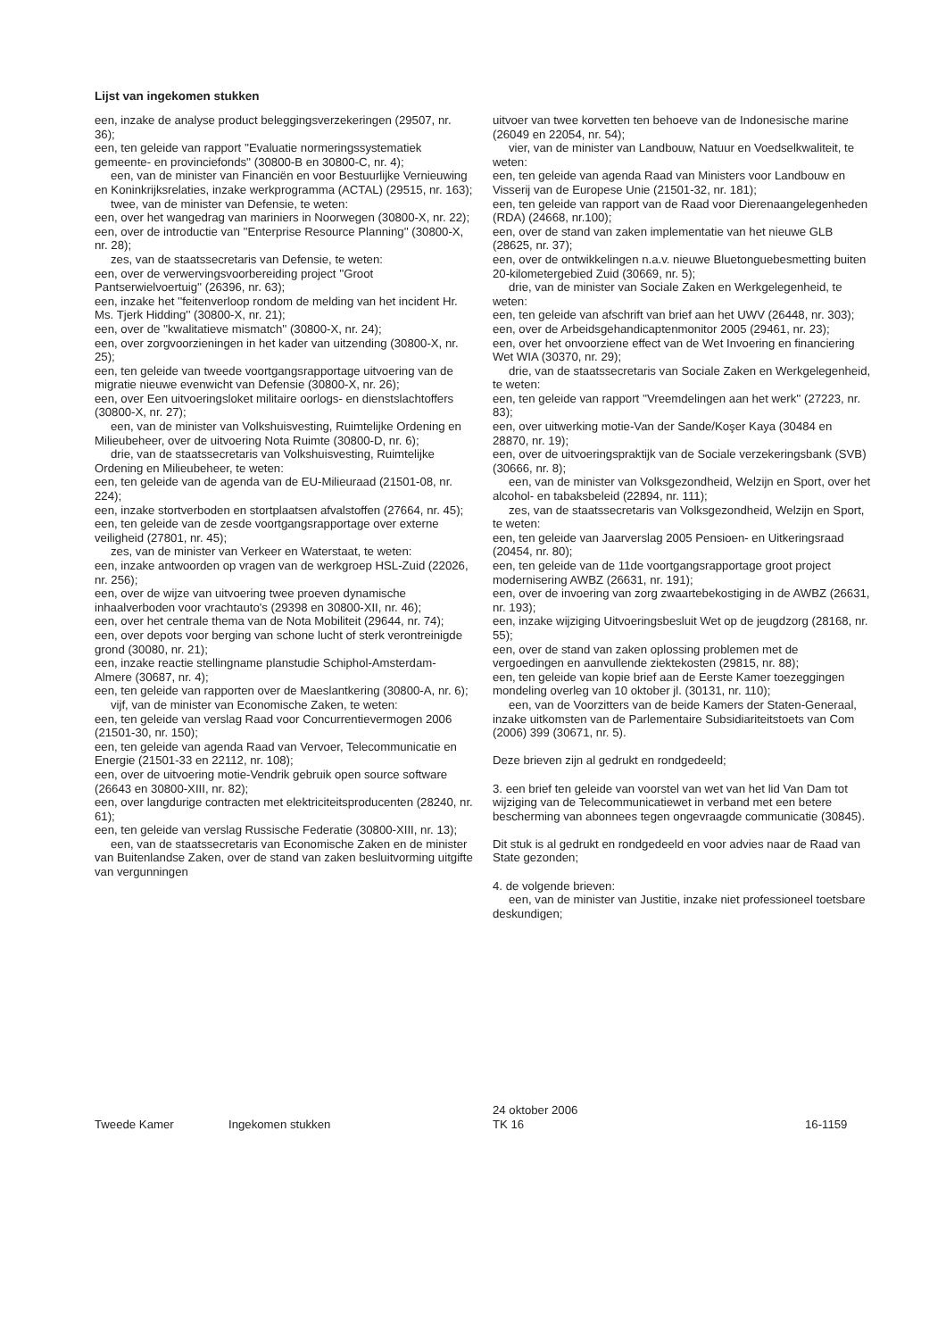Lijst van ingekomen stukken
een, inzake de analyse product beleggingsverzekeringen (29507, nr. 36);
een, ten geleide van rapport ''Evaluatie normeringssystematiek gemeente- en provinciefonds'' (30800-B en 30800-C, nr. 4);
een, van de minister van Financiën en voor Bestuurlijke Vernieuwing en Koninkrijksrelaties, inzake werkprogramma (ACTAL) (29515, nr. 163);
twee, van de minister van Defensie, te weten:
een, over het wangedrag van mariniers in Noorwegen (30800-X, nr. 22);
een, over de introductie van ''Enterprise Resource Planning'' (30800-X, nr. 28);
zes, van de staatssecretaris van Defensie, te weten:
een, over de verwervingsvoorbereiding project ''Groot Pantserwielvoertuig'' (26396, nr. 63);
een, inzake het ''feitenverloop rondom de melding van het incident Hr. Ms. Tjerk Hidding'' (30800-X, nr. 21);
een, over de ''kwalitatieve mismatch'' (30800-X, nr. 24);
een, over zorgvoorzieningen in het kader van uitzending (30800-X, nr. 25);
een, ten geleide van tweede voortgangsrapportage uitvoering van de migratie nieuwe evenwicht van Defensie (30800-X, nr. 26);
een, over Een uitvoeringsloket militaire oorlogs- en dienstslachtoffers (30800-X, nr. 27);
een, van de minister van Volkshuisvesting, Ruimtelijke Ordening en Milieubeheer, over de uitvoering Nota Ruimte (30800-D, nr. 6);
drie, van de staatssecretaris van Volkshuisvesting, Ruimtelijke Ordening en Milieubeheer, te weten:
een, ten geleide van de agenda van de EU-Milieuraad (21501-08, nr. 224);
een, inzake stortverboden en stortplaatsen afvalstoffen (27664, nr. 45);
een, ten geleide van de zesde voortgangsrapportage over externe veiligheid (27801, nr. 45);
zes, van de minister van Verkeer en Waterstaat, te weten:
een, inzake antwoorden op vragen van de werkgroep HSL-Zuid (22026, nr. 256);
een, over de wijze van uitvoering twee proeven dynamische inhaalverboden voor vrachtauto's (29398 en 30800-XII, nr. 46);
een, over het centrale thema van de Nota Mobiliteit (29644, nr. 74);
een, over depots voor berging van schone lucht of sterk verontreinigde grond (30080, nr. 21);
een, inzake reactie stellingname planstudie Schiphol-Amsterdam-Almere (30687, nr. 4);
een, ten geleide van rapporten over de Maeslantkering (30800-A, nr. 6);
vijf, van de minister van Economische Zaken, te weten:
een, ten geleide van verslag Raad voor Concurrentievermogen 2006 (21501-30, nr. 150);
een, ten geleide van agenda Raad van Vervoer, Telecommunicatie en Energie (21501-33 en 22112, nr. 108);
een, over de uitvoering motie-Vendrik gebruik open source software (26643 en 30800-XIII, nr. 82);
een, over langdurige contracten met elektriciteitsproducenten (28240, nr. 61);
een, ten geleide van verslag Russische Federatie (30800-XIII, nr. 13);
een, van de staatssecretaris van Economische Zaken en de minister van Buitenlandse Zaken, over de stand van zaken besluitvorming uitgifte van vergunningen
uitvoer van twee korvetten ten behoeve van de Indonesische marine (26049 en 22054, nr. 54);
vier, van de minister van Landbouw, Natuur en Voedselkwaliteit, te weten:
een, ten geleide van agenda Raad van Ministers voor Landbouw en Visserij van de Europese Unie (21501-32, nr. 181);
een, ten geleide van rapport van de Raad voor Dierenaangelegenheden (RDA) (24668, nr.100);
een, over de stand van zaken implementatie van het nieuwe GLB (28625, nr. 37);
een, over de ontwikkelingen n.a.v. nieuwe Bluetonguebesmetting buiten 20-kilometergebied Zuid (30669, nr. 5);
drie, van de minister van Sociale Zaken en Werkgelegenheid, te weten:
een, ten geleide van afschrift van brief aan het UWV (26448, nr. 303);
een, over de Arbeidsgehandicaptenmonitor 2005 (29461, nr. 23);
een, over het onvoorziene effect van de Wet Invoering en financiering Wet WIA (30370, nr. 29);
drie, van de staatssecretaris van Sociale Zaken en Werkgelegenheid, te weten:
een, ten geleide van rapport ''Vreemdelingen aan het werk'' (27223, nr. 83);
een, over uitwerking motie-Van der Sande/Koşer Kaya (30484 en 28870, nr. 19);
een, over de uitvoeringspraktijk van de Sociale verzekeringsbank (SVB) (30666, nr. 8);
een, van de minister van Volksgezondheid, Welzijn en Sport, over het alcohol- en tabaksbeleid (22894, nr. 111);
zes, van de staatssecretaris van Volksgezondheid, Welzijn en Sport, te weten:
een, ten geleide van Jaarverslag 2005 Pensioen- en Uitkeringsraad (20454, nr. 80);
een, ten geleide van de 11de voortgangsrapportage groot project modernisering AWBZ (26631, nr. 191);
een, over de invoering van zorg zwaartebekostiging in de AWBZ (26631, nr. 193);
een, inzake wijziging Uitvoeringsbesluit Wet op de jeugdzorg (28168, nr. 55);
een, over de stand van zaken oplossing problemen met de vergoedingen en aanvullende ziektekosten (29815, nr. 88);
een, ten geleide van kopie brief aan de Eerste Kamer toezeggingen mondeling overleg van 10 oktober jl. (30131, nr. 110);
een, van de Voorzitters van de beide Kamers der Staten-Generaal, inzake uitkomsten van de Parlementaire Subsidiariteitstoets van Com (2006) 399 (30671, nr. 5).
Deze brieven zijn al gedrukt en rondgedeeld;
3. een brief ten geleide van voorstel van wet van het lid Van Dam tot wijziging van de Telecommunicatiewet in verband met een betere bescherming van abonnees tegen ongevraagde communicatie (30845).
Dit stuk is al gedrukt en rondgedeeld en voor advies naar de Raad van State gezonden;
4. de volgende brieven:
een, van de minister van Justitie, inzake niet professioneel toetsbare deskundigen;
Tweede Kamer Ingekomen stukken 24 oktober 2006
TK 16
16-1159